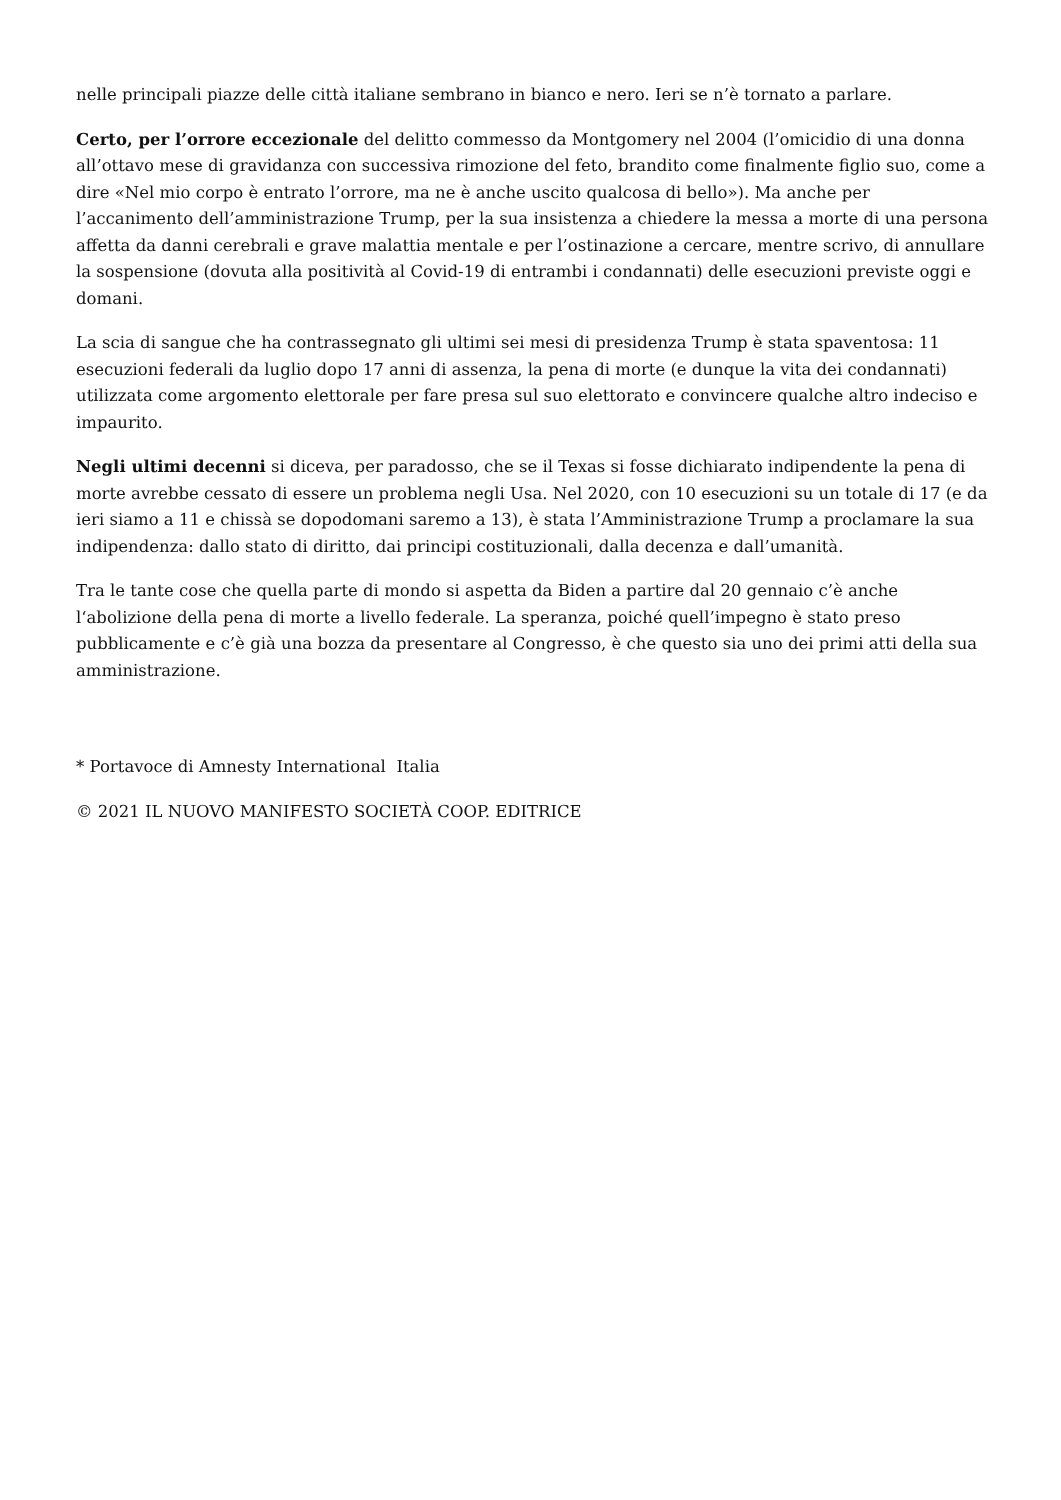nelle principali piazze delle città italiane sembrano in bianco e nero. Ieri se n’è tornato a parlare.
Certo, per l’orrore eccezionale del delitto commesso da Montgomery nel 2004 (l’omicidio di una donna all’ottavo mese di gravidanza con successiva rimozione del feto, brandito come finalmente figlio suo, come a dire «Nel mio corpo è entrato l’orrore, ma ne è anche uscito qualcosa di bello»). Ma anche per l’accanimento dell’amministrazione Trump, per la sua insistenza a chiedere la messa a morte di una persona affetta da danni cerebrali e grave malattia mentale e per l’ostinazione a cercare, mentre scrivo, di annullare la sospensione (dovuta alla positività al Covid-19 di entrambi i condannati) delle esecuzioni previste oggi e domani.
La scia di sangue che ha contrassegnato gli ultimi sei mesi di presidenza Trump è stata spaventosa: 11 esecuzioni federali da luglio dopo 17 anni di assenza, la pena di morte (e dunque la vita dei condannati) utilizzata come argomento elettorale per fare presa sul suo elettorato e convincere qualche altro indeciso e impaurito.
Negli ultimi decenni si diceva, per paradosso, che se il Texas si fosse dichiarato indipendente la pena di morte avrebbe cessato di essere un problema negli Usa. Nel 2020, con 10 esecuzioni su un totale di 17 (e da ieri siamo a 11 e chissà se dopodomani saremo a 13), è stata l’Amministrazione Trump a proclamare la sua indipendenza: dallo stato di diritto, dai principi costituzionali, dalla decenza e dall’umanità.
Tra le tante cose che quella parte di mondo si aspetta da Biden a partire dal 20 gennaio c’è anche l‘abolizione della pena di morte a livello federale. La speranza, poiché quell’impegno è stato preso pubblicamente e c’è già una bozza da presentare al Congresso, è che questo sia uno dei primi atti della sua amministrazione.
* Portavoce di Amnesty International Italia
© 2021 IL NUOVO MANIFESTO SOCIETÀ COOP. EDITRICE